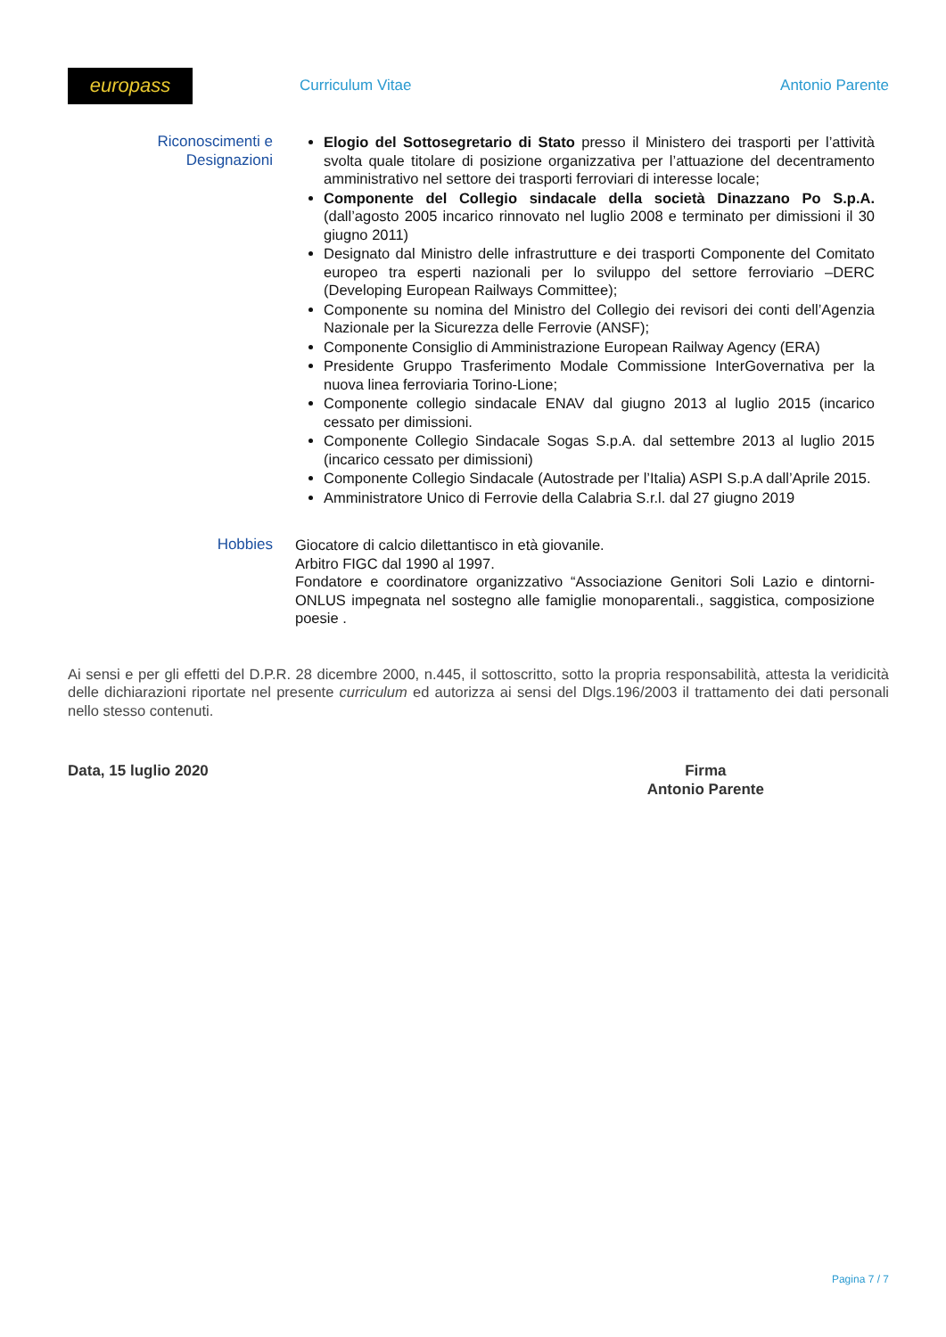europass
Curriculum Vitae Antonio Parente
Riconoscimenti e Designazioni
Elogio del Sottosegretario di Stato presso il Ministero dei trasporti per l’attività svolta quale titolare di posizione organizzativa per l’attuazione del decentramento amministrativo nel settore dei trasporti ferroviari di interesse locale;
Componente del Collegio sindacale della società Dinazzano Po S.p.A. (dall’agosto 2005 incarico rinnovato nel luglio 2008 e terminato per dimissioni il 30 giugno 2011)
Designato dal Ministro delle infrastrutture e dei trasporti Componente del Comitato europeo tra esperti nazionali per lo sviluppo del settore ferroviario –DERC (Developing European Railways Committee);
Componente su nomina del Ministro del Collegio dei revisori dei conti dell’Agenzia Nazionale per la Sicurezza delle Ferrovie (ANSF);
Componente Consiglio di Amministrazione European Railway Agency (ERA)
Presidente Gruppo Trasferimento Modale Commissione InterGovernativa per la nuova linea ferroviaria Torino-Lione;
Componente collegio sindacale ENAV dal giugno 2013 al luglio 2015 (incarico cessato per dimissioni.
Componente Collegio Sindacale Sogas S.p.A. dal settembre 2013 al luglio 2015 (incarico cessato per dimissioni)
Componente Collegio Sindacale (Autostrade per l’Italia) ASPI S.p.A dall’Aprile 2015.
Amministratore Unico di Ferrovie della Calabria S.r.l. dal 27 giugno 2019
Hobbies Giocatore di calcio dilettantisco in età giovanile.
Arbitro FIGC dal 1990 al 1997.
Fondatore e coordinatore organizzativo “Associazione Genitori Soli Lazio e dintorni- ONLUS impegnata nel sostegno alle famiglie monoparentali., saggistica, composizione poesie .
Ai sensi e per gli effetti del D.P.R. 28 dicembre 2000, n.445, il sottoscritto, sotto la propria responsabilità, attesta la veridicità delle dichiarazioni riportate nel presente curriculum ed autorizza ai sensi del Dlgs.196/2003 il trattamento dei dati personali nello stesso contenuti.
Data, 15 luglio 2020 Firma
Antonio Parente
Pagina 7 / 7